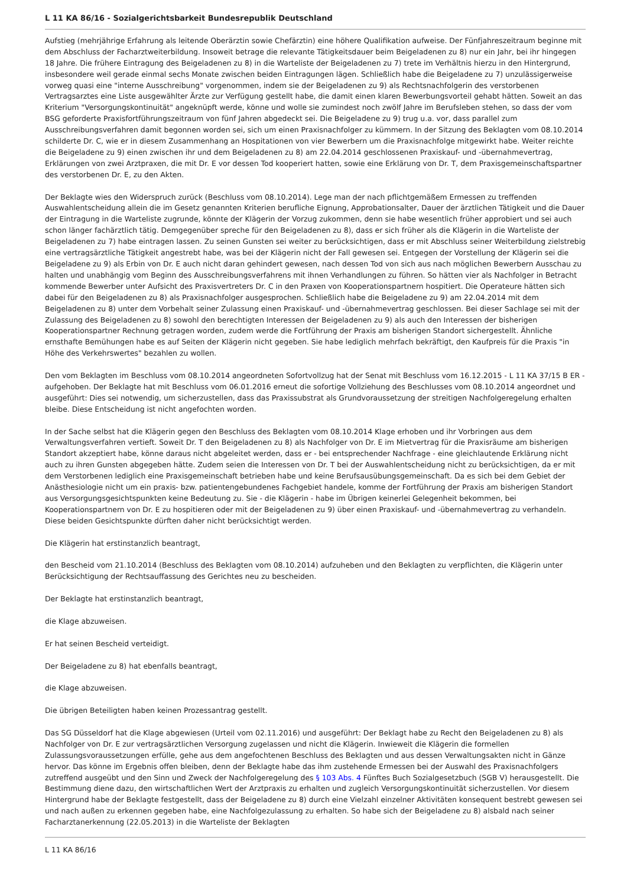L 11 KA 86/16 - Sozialgerichtsbarkeit Bundesrepublik Deutschland
Aufstieg (mehrjährige Erfahrung als leitende Oberärztin sowie Chefärztin) eine höhere Qualifikation aufweise. Der Fünfjahreszeitraum beginne mit dem Abschluss der Facharztweiterbildung. Insoweit betrage die relevante Tätigkeitsdauer beim Beigeladenen zu 8) nur ein Jahr, bei ihr hingegen 18 Jahre. Die frühere Eintragung des Beigeladenen zu 8) in die Warteliste der Beigeladenen zu 7) trete im Verhältnis hierzu in den Hintergrund, insbesondere weil gerade einmal sechs Monate zwischen beiden Eintragungen lägen. Schließlich habe die Beigeladene zu 7) unzulässigerweise vorweg quasi eine "interne Ausschreibung" vorgenommen, indem sie der Beigeladenen zu 9) als Rechtsnachfolgerin des verstorbenen Vertragsarztes eine Liste ausgewählter Ärzte zur Verfügung gestellt habe, die damit einen klaren Bewerbungsvorteil gehabt hätten. Soweit an das Kriterium "Versorgungskontinuität" angeknüpft werde, könne und wolle sie zumindest noch zwölf Jahre im Berufsleben stehen, so dass der vom BSG geforderte Praxisfortführungszeitraum von fünf Jahren abgedeckt sei. Die Beigeladene zu 9) trug u.a. vor, dass parallel zum Ausschreibungsverfahren damit begonnen worden sei, sich um einen Praxisnachfolger zu kümmern. In der Sitzung des Beklagten vom 08.10.2014 schilderte Dr. C, wie er in diesem Zusammenhang an Hospitationen von vier Bewerbern um die Praxisnachfolge mitgewirkt habe. Weiter reichte die Beigeladene zu 9) einen zwischen ihr und dem Beigeladenen zu 8) am 22.04.2014 geschlossenen Praxiskauf- und -übernahmevertrag, Erklärungen von zwei Arztpraxen, die mit Dr. E vor dessen Tod kooperiert hatten, sowie eine Erklärung von Dr. T, dem Praxisgemeinschaftspartner des verstorbenen Dr. E, zu den Akten.
Der Beklagte wies den Widerspruch zurück (Beschluss vom 08.10.2014). Lege man der nach pflichtgemäßem Ermessen zu treffenden Auswahlentscheidung allein die im Gesetz genannten Kriterien berufliche Eignung, Approbationsalter, Dauer der ärztlichen Tätigkeit und die Dauer der Eintragung in die Warteliste zugrunde, könnte der Klägerin der Vorzug zukommen, denn sie habe wesentlich früher approbiert und sei auch schon länger fachärztlich tätig. Demgegenüber spreche für den Beigeladenen zu 8), dass er sich früher als die Klägerin in die Warteliste der Beigeladenen zu 7) habe eintragen lassen. Zu seinen Gunsten sei weiter zu berücksichtigen, dass er mit Abschluss seiner Weiterbildung zielstrebig eine vertragsärztliche Tätigkeit angestrebt habe, was bei der Klägerin nicht der Fall gewesen sei. Entgegen der Vorstellung der Klägerin sei die Beigeladene zu 9) als Erbin von Dr. E auch nicht daran gehindert gewesen, nach dessen Tod von sich aus nach möglichen Bewerbern Ausschau zu halten und unabhängig vom Beginn des Ausschreibungsverfahrens mit ihnen Verhandlungen zu führen. So hätten vier als Nachfolger in Betracht kommende Bewerber unter Aufsicht des Praxisvertreters Dr. C in den Praxen von Kooperationspartnern hospitiert. Die Operateure hätten sich dabei für den Beigeladenen zu 8) als Praxisnachfolger ausgesprochen. Schließlich habe die Beigeladene zu 9) am 22.04.2014 mit dem Beigeladenen zu 8) unter dem Vorbehalt seiner Zulassung einen Praxiskauf- und -übernahmevertrag geschlossen. Bei dieser Sachlage sei mit der Zulassung des Beigeladenen zu 8) sowohl den berechtigten Interessen der Beigeladenen zu 9) als auch den Interessen der bisherigen Kooperationspartner Rechnung getragen worden, zudem werde die Fortführung der Praxis am bisherigen Standort sichergestellt. Ähnliche ernsthafte Bemühungen habe es auf Seiten der Klägerin nicht gegeben. Sie habe lediglich mehrfach bekräftigt, den Kaufpreis für die Praxis "in Höhe des Verkehrswertes" bezahlen zu wollen.
Den vom Beklagten im Beschluss vom 08.10.2014 angeordneten Sofortvollzug hat der Senat mit Beschluss vom 16.12.2015 - L 11 KA 37/15 B ER - aufgehoben. Der Beklagte hat mit Beschluss vom 06.01.2016 erneut die sofortige Vollziehung des Beschlusses vom 08.10.2014 angeordnet und ausgeführt: Dies sei notwendig, um sicherzustellen, dass das Praxissubstrat als Grundvoraussetzung der streitigen Nachfolgeregelung erhalten bleibe. Diese Entscheidung ist nicht angefochten worden.
In der Sache selbst hat die Klägerin gegen den Beschluss des Beklagten vom 08.10.2014 Klage erhoben und ihr Vorbringen aus dem Verwaltungsverfahren vertieft. Soweit Dr. T den Beigeladenen zu 8) als Nachfolger von Dr. E im Mietvertrag für die Praxisräume am bisherigen Standort akzeptiert habe, könne daraus nicht abgeleitet werden, dass er - bei entsprechender Nachfrage - eine gleichlautende Erklärung nicht auch zu ihren Gunsten abgegeben hätte. Zudem seien die Interessen von Dr. T bei der Auswahlentscheidung nicht zu berücksichtigen, da er mit dem Verstorbenen lediglich eine Praxisgemeinschaft betrieben habe und keine Berufsausübungsgemeinschaft. Da es sich bei dem Gebiet der Anästhesiologie nicht um ein praxis- bzw. patientengebundenes Fachgebiet handele, komme der Fortführung der Praxis am bisherigen Standort aus Versorgungsgesichtspunkten keine Bedeutung zu. Sie - die Klägerin - habe im Übrigen keinerlei Gelegenheit bekommen, bei Kooperationspartnern von Dr. E zu hospitieren oder mit der Beigeladenen zu 9) über einen Praxiskauf- und -übernahmevertrag zu verhandeln. Diese beiden Gesichtspunkte dürften daher nicht berücksichtigt werden.
Die Klägerin hat erstinstanzlich beantragt,
den Bescheid vom 21.10.2014 (Beschluss des Beklagten vom 08.10.2014) aufzuheben und den Beklagten zu verpflichten, die Klägerin unter Berücksichtigung der Rechtsauffassung des Gerichtes neu zu bescheiden.
Der Beklagte hat erstinstanzlich beantragt,
die Klage abzuweisen.
Er hat seinen Bescheid verteidigt.
Der Beigeladene zu 8) hat ebenfalls beantragt,
die Klage abzuweisen.
Die übrigen Beteiligten haben keinen Prozessantrag gestellt.
Das SG Düsseldorf hat die Klage abgewiesen (Urteil vom 02.11.2016) und ausgeführt: Der Beklagt habe zu Recht den Beigeladenen zu 8) als Nachfolger von Dr. E zur vertragsärztlichen Versorgung zugelassen und nicht die Klägerin. Inwieweit die Klägerin die formellen Zulassungsvoraussetzungen erfülle, gehe aus dem angefochtenen Beschluss des Beklagten und aus dessen Verwaltungsakten nicht in Gänze hervor. Das könne im Ergebnis offen bleiben, denn der Beklagte habe das ihm zustehende Ermessen bei der Auswahl des Praxisnachfolgers zutreffend ausgeübt und den Sinn und Zweck der Nachfolgeregelung des § 103 Abs. 4 Fünftes Buch Sozialgesetzbuch (SGB V) herausgestellt. Die Bestimmung diene dazu, den wirtschaftlichen Wert der Arztpraxis zu erhalten und zugleich Versorgungskontinuität sicherzustellen. Vor diesem Hintergrund habe der Beklagte festgestellt, dass der Beigeladene zu 8) durch eine Vielzahl einzelner Aktivitäten konsequent bestrebt gewesen sei und nach außen zu erkennen gegeben habe, eine Nachfolgezulassung zu erhalten. So habe sich der Beigeladene zu 8) alsbald nach seiner Facharztanerkennung (22.05.2013) in die Warteliste der Beklagten
L 11 KA 86/16